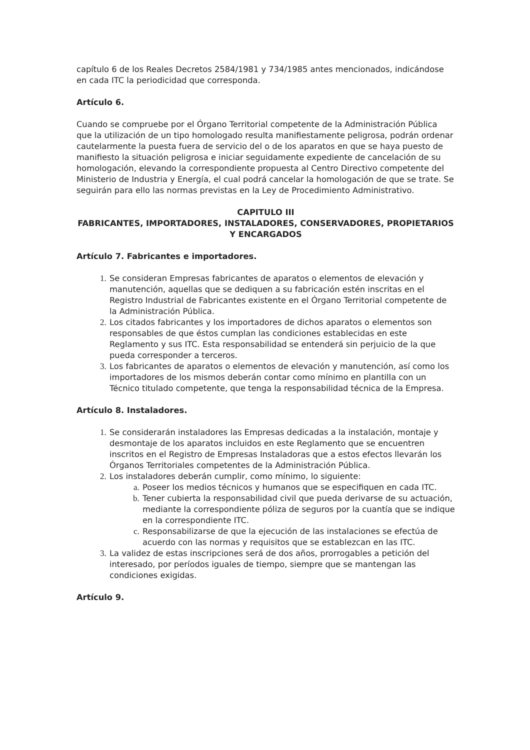capítulo 6 de los Reales Decretos 2584/1981 y 734/1985 antes mencionados, indicándose en cada ITC la periodicidad que corresponda.
Artículo 6.
Cuando se compruebe por el Órgano Territorial competente de la Administración Pública que la utilización de un tipo homologado resulta manifiestamente peligrosa, podrán ordenar cautelarmente la puesta fuera de servicio del o de los aparatos en que se haya puesto de manifiesto la situación peligrosa e iniciar seguidamente expediente de cancelación de su homologación, elevando la correspondiente propuesta al Centro Directivo competente del Ministerio de Industria y Energía, el cual podrá cancelar la homologación de que se trate. Se seguirán para ello las normas previstas en la Ley de Procedimiento Administrativo.
CAPITULO III
FABRICANTES, IMPORTADORES, INSTALADORES, CONSERVADORES, PROPIETARIOS Y ENCARGADOS
Artículo 7. Fabricantes e importadores.
Se consideran Empresas fabricantes de aparatos o elementos de elevación y manutención, aquellas que se dediquen a su fabricación estén inscritas en el Registro Industrial de Fabricantes existente en el Órgano Territorial competente de la Administración Pública.
Los citados fabricantes y los importadores de dichos aparatos o elementos son responsables de que éstos cumplan las condiciones establecidas en este Reglamento y sus ITC. Esta responsabilidad se entenderá sin perjuicio de la que pueda corresponder a terceros.
Los fabricantes de aparatos o elementos de elevación y manutención, así como los importadores de los mismos deberán contar como mínimo en plantilla con un Técnico titulado competente, que tenga la responsabilidad técnica de la Empresa.
Artículo 8. Instaladores.
Se considerarán instaladores las Empresas dedicadas a la instalación, montaje y desmontaje de los aparatos incluidos en este Reglamento que se encuentren inscritos en el Registro de Empresas Instaladoras que a estos efectos llevarán los Órganos Territoriales competentes de la Administración Pública.
Los instaladores deberán cumplir, como mínimo, lo siguiente:
Poseer los medios técnicos y humanos que se especifiquen en cada ITC.
Tener cubierta la responsabilidad civil que pueda derivarse de su actuación, mediante la correspondiente póliza de seguros por la cuantía que se indique en la correspondiente ITC.
Responsabilizarse de que la ejecución de las instalaciones se efectúa de acuerdo con las normas y requisitos que se establezcan en las ITC.
La validez de estas inscripciones será de dos años, prorrogables a petición del interesado, por períodos iguales de tiempo, siempre que se mantengan las condiciones exigidas.
Artículo 9.